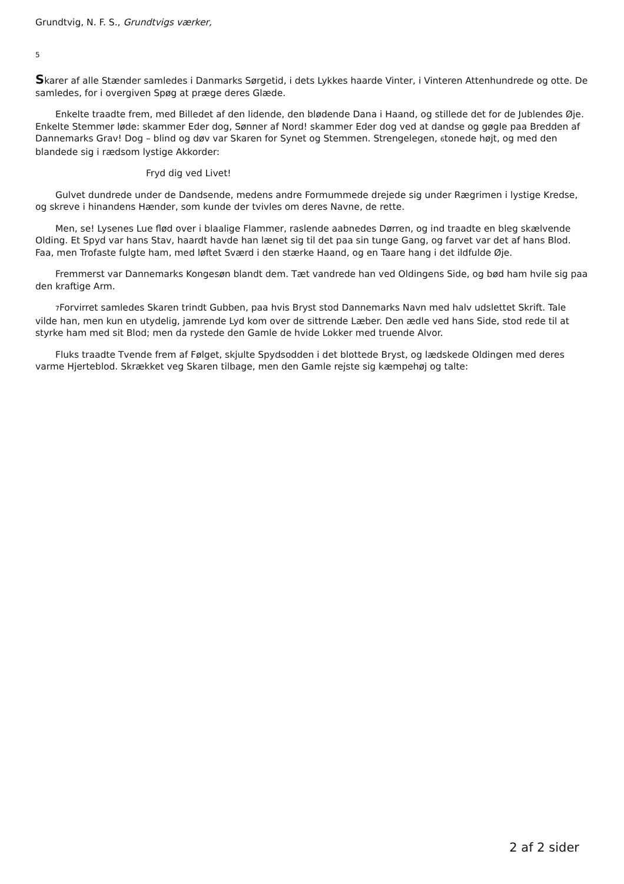Grundtvig, N. F. S., Grundtvigs værker,
5
Skarer af alle Stænder samledes i Danmarks Sørgetid, i dets Lykkes haarde Vinter, i Vinteren Attenhundrede og otte. De samledes, for i overgiven Spøg at præge deres Glæde.
Enkelte traadte frem, med Billedet af den lidende, den blødende Dana i Haand, og stillede det for de Jublendes Øje. Enkelte Stemmer løde: skammer Eder dog, Sønner af Nord! skammer Eder dog ved at dandse og gøgle paa Bredden af Dannemarks Grav! Dog – blind og døv var Skaren for Synet og Stemmen. Strengelegen, 6tonede højt, og med den blandede sig i rædsom lystige Akkorder:
Fryd dig ved Livet!
Gulvet dundrede under de Dandsende, medens andre Formummede drejede sig under Rægrimen i lystige Kredse, og skreve i hinandens Hænder, som kunde der tvivles om deres Navne, de rette.
Men, se! Lysenes Lue flød over i blaalige Flammer, raslende aabnedes Dørren, og ind traadte en bleg skælvende Olding. Et Spyd var hans Stav, haardt havde han lænet sig til det paa sin tunge Gang, og farvet var det af hans Blod. Faa, men Trofaste fulgte ham, med løftet Sværd i den stærke Haand, og en Taare hang i det ildfulde Øje.
Fremmerst var Dannemarks Kongesøn blandt dem. Tæt vandrede han ved Oldingens Side, og bød ham hvile sig paa den kraftige Arm.
7 Forvirret samledes Skaren trindt Gubben, paa hvis Bryst stod Dannemarks Navn med halv udslettet Skrift. Tale vilde han, men kun en utydelig, jamrende Lyd kom over de sittrende Læber. Den ædle ved hans Side, stod rede til at styrke ham med sit Blod; men da rystede den Gamle de hvide Lokker med truende Alvor.
Fluks traadte Tvende frem af Følget, skjulte Spydsodden i det blottede Bryst, og lædskede Oldingen med deres varme Hjerteblod. Skrækket veg Skaren tilbage, men den Gamle rejste sig kæmpehøj og talte:
2 af 2 sider